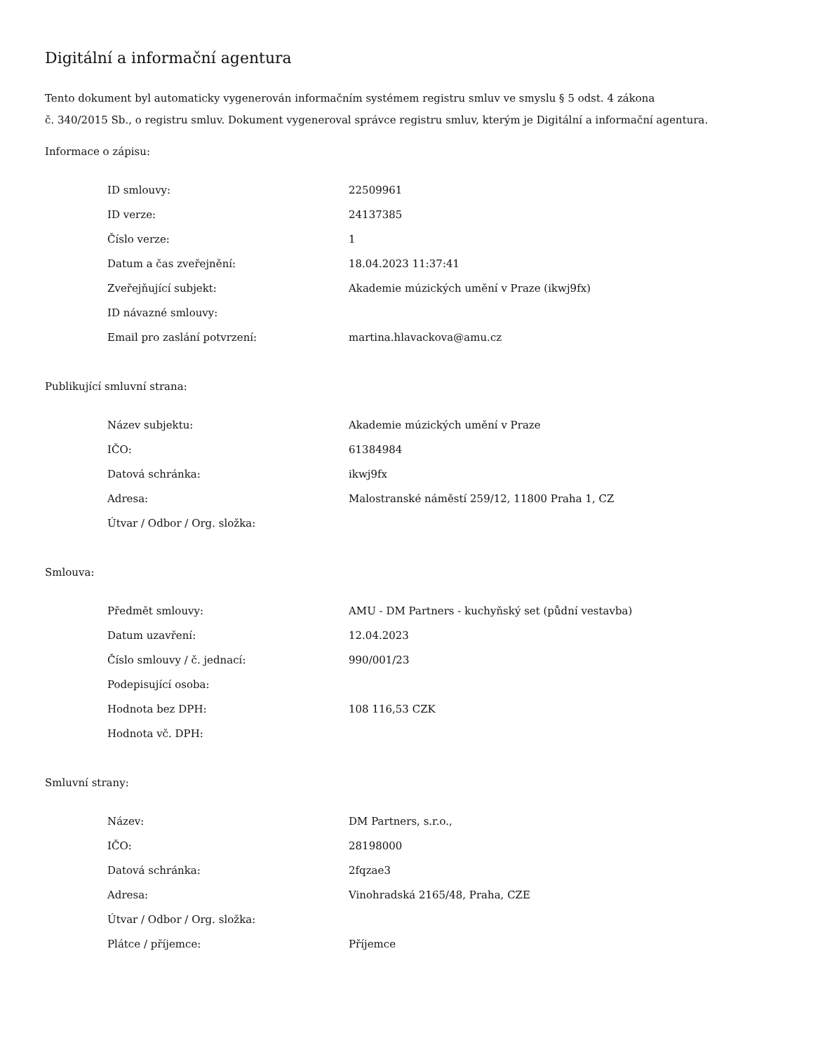Digitální a informační agentura
Tento dokument byl automaticky vygenerován informačním systémem registru smluv ve smyslu § 5 odst. 4 zákona
č. 340/2015 Sb., o registru smluv. Dokument vygeneroval správce registru smluv, kterým je Digitální a informační agentura.
Informace o zápisu:
| ID smlouvy: | 22509961 |
| ID verze: | 24137385 |
| Číslo verze: | 1 |
| Datum a čas zveřejnění: | 18.04.2023 11:37:41 |
| Zveřejňující subjekt: | Akademie múzických umění v Praze (ikwj9fx) |
| ID návazné smlouvy: | |
| Email pro zaslání potvrzení: | martina.hlavackova@amu.cz |
Publikující smluvní strana:
| Název subjektu: | Akademie múzických umění v Praze |
| IČO: | 61384984 |
| Datová schránka: | ikwj9fx |
| Adresa: | Malostranské náměstí 259/12, 11800 Praha 1, CZ |
| Útvar / Odbor / Org. složka: | |
Smlouva:
| Předmět smlouvy: | AMU - DM Partners - kuchyňský set (půdní vestavba) |
| Datum uzavření: | 12.04.2023 |
| Číslo smlouvy / č. jednací: | 990/001/23 |
| Podepisující osoba: | |
| Hodnota bez DPH: | 108 116,53 CZK |
| Hodnota vč. DPH: | |
Smluvní strany:
| Název: | DM Partners, s.r.o., |
| IČO: | 28198000 |
| Datová schránka: | 2fqzae3 |
| Adresa: | Vinohradská 2165/48, Praha, CZE |
| Útvar / Odbor / Org. složka: | |
| Plátce / příjemce: | Příjemce |